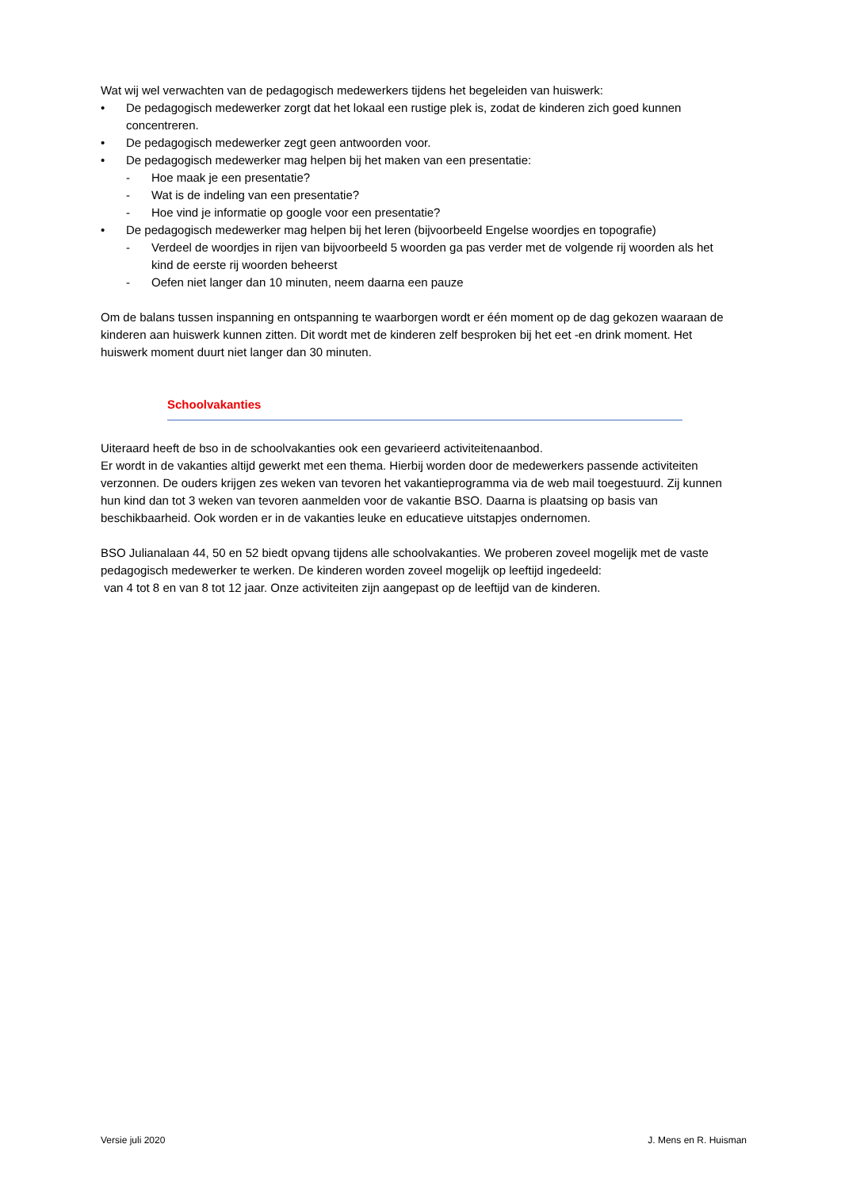Wat wij wel verwachten van de pedagogisch medewerkers tijdens het begeleiden van huiswerk:
• De pedagogisch medewerker zorgt dat het lokaal een rustige plek is, zodat de kinderen zich goed kunnen concentreren.
• De pedagogisch medewerker zegt geen antwoorden voor.
• De pedagogisch medewerker mag helpen bij het maken van een presentatie:
- Hoe maak je een presentatie?
- Wat is de indeling van een presentatie?
- Hoe vind je informatie op google voor een presentatie?
• De pedagogisch medewerker mag helpen bij het leren (bijvoorbeeld Engelse woordjes en topografie)
- Verdeel de woordjes in rijen van bijvoorbeeld 5 woorden ga pas verder met de volgende rij woorden als het kind de eerste rij woorden beheerst
- Oefen niet langer dan 10 minuten, neem daarna een pauze
Om de balans tussen inspanning en ontspanning te waarborgen wordt er één moment op de dag gekozen waaraan de kinderen aan huiswerk kunnen zitten. Dit wordt met de kinderen zelf besproken bij het eet -en drink moment. Het huiswerk moment duurt niet langer dan 30 minuten.
Schoolvakanties
Uiteraard heeft de bso in de schoolvakanties ook een gevarieerd activiteitenaanbod.
Er wordt in de vakanties altijd gewerkt met een thema. Hierbij worden door de medewerkers passende activiteiten verzonnen. De ouders krijgen zes weken van tevoren het vakantieprogramma via de web mail toegestuurd. Zij kunnen hun kind dan tot 3 weken van tevoren aanmelden voor de vakantie BSO. Daarna is plaatsing op basis van beschikbaarheid. Ook worden er in de vakanties leuke en educatieve uitstapjes ondernomen.
BSO Julianalaan 44, 50 en 52 biedt opvang tijdens alle schoolvakanties. We proberen zoveel mogelijk met de vaste pedagogisch medewerker te werken. De kinderen worden zoveel mogelijk op leeftijd ingedeeld:
van 4 tot 8 en van 8 tot 12 jaar. Onze activiteiten zijn aangepast op de leeftijd van de kinderen.
Versie juli 2020 J. Mens en R. Huisman